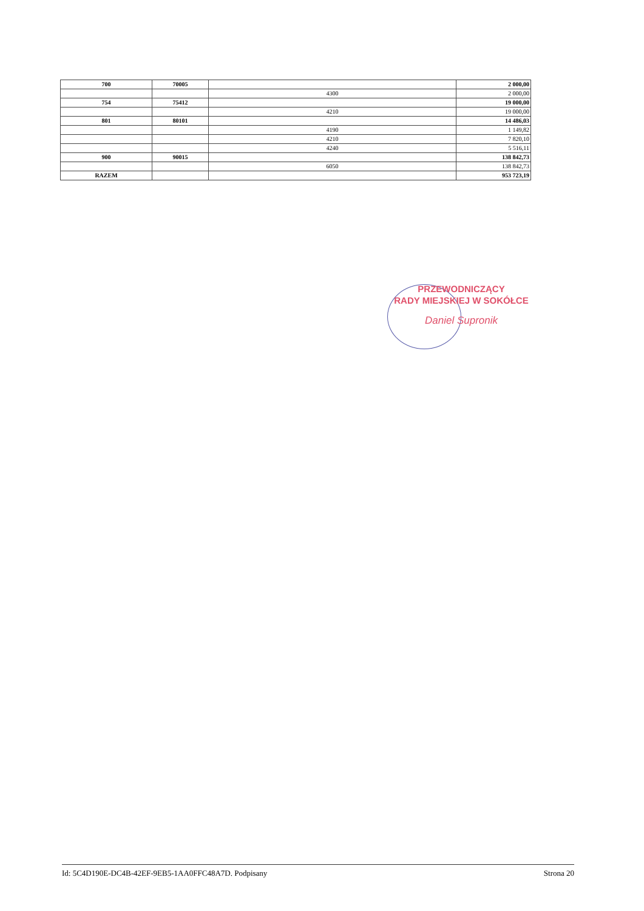| 700 | 70005 | | 2 000,00 |
| | | 4300 | 2 000,00 |
| 754 | 75412 | | 19 000,00 |
| | | 4210 | 19 000,00 |
| 801 | 80101 | | 14 486,03 |
| | | 4190 | 1 149,82 |
| | | 4210 | 7 820,10 |
| | | 4240 | 5 516,11 |
| 900 | 90015 | | 138 842,73 |
| | | 6050 | 138 842,73 |
| RAZEM | | | 953 723,19 |
PRZEWODNICZĄCY
RADY MIEJSKIEJ W SOKÓŁCE
Daniel Supronik
Id: 5C4D190E-DC4B-42EF-9EB5-1AA0FFC48A7D. Podpisany Strona 20